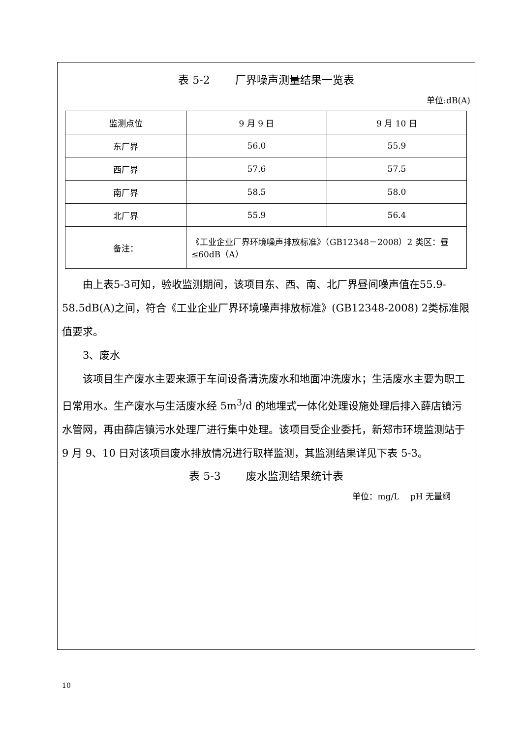表 5-2　　 厂界噪声测量结果一览表
单位:dB(A)
| 监测点位 | 9 月 9 日 | 9 月 10 日 |
| 东厂界 | 56.0 | 55.9 |
| 西厂界 | 57.6 | 57.5 |
| 南厂界 | 58.5 | 58.0 |
| 北厂界 | 55.9 | 56.4 |
| 备注： | 《工业企业厂界环境噪声排放标准》（GB12348－2008）2 类区：昼≤60dB（A） | |
由上表5-3可知，验收监测期间，该项目东、西、南、北厂界昼间噪声值在55.9-58.5dB(A)之间，符合《工业企业厂界环境噪声排放标准》(GB12348-2008) 2类标准限值要求。
3、废水
该项目生产废水主要来源于车间设备清洗废水和地面冲洗废水；生活废水主要为职工日常用水。生产废水与生活废水经 5m<sup>3</sup>/d 的地埋式一体化处理设施处理后排入薛店镇污水管网，再由薛店镇污水处理厂进行集中处理。该项目受企业委托，新郑市环境监测站于 9 月 9、10 日对该项目废水排放情况进行取样监测，其监测结果详见下表 5-3。
表 5-3　　 废水监测结果统计表
单位：mg/L　 pH 无量纲
10